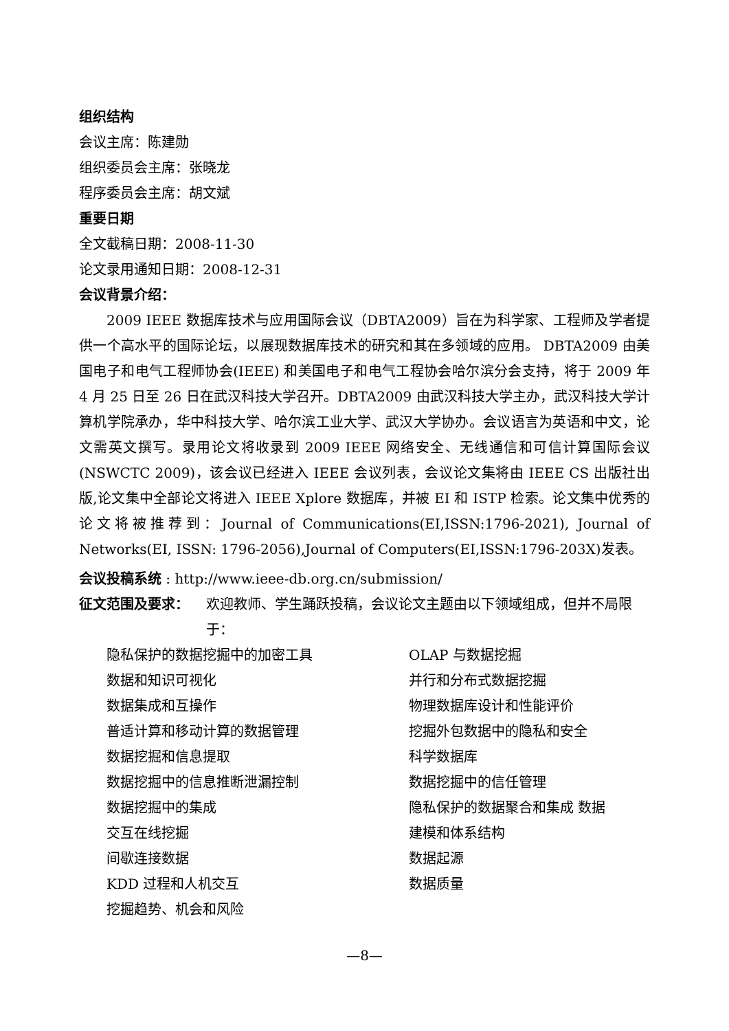组织结构
会议主席：陈建勋
组织委员会主席：张晓龙
程序委员会主席：胡文斌
重要日期
全文截稿日期：2008-11-30
论文录用通知日期：2008-12-31
会议背景介绍：
2009 IEEE 数据库技术与应用国际会议（DBTA2009）旨在为科学家、工程师及学者提供一个高水平的国际论坛，以展现数据库技术的研究和其在多领域的应用。 DBTA2009 由美国电子和电气工程师协会(IEEE) 和美国电子和电气工程协会哈尔滨分会支持，将于 2009 年 4 月 25 日至 26 日在武汉科技大学召开。DBTA2009 由武汉科技大学主办，武汉科技大学计算机学院承办，华中科技大学、哈尔滨工业大学、武汉大学协办。会议语言为英语和中文，论文需英文撰写。录用论文将收录到 2009 IEEE 网络安全、无线通信和可信计算国际会议(NSWCTC 2009)，该会议已经进入 IEEE 会议列表，会议论文集将由 IEEE CS 出版社出版,论文集中全部论文将进入 IEEE Xplore 数据库，并被 EI 和 ISTP 检索。论文集中优秀的论文将被推荐到：Journal of Communications(EI,ISSN:1796-2021), Journal of Networks(EI, ISSN: 1796-2056),Journal of Computers(EI,ISSN:1796-203X)发表。
会议投稿系统 : http://www.ieee-db.org.cn/submission/
征文范围及要求： 欢迎教师、学生踊跃投稿，会议论文主题由以下领域组成，但并不局限于：
隐私保护的数据挖掘中的加密工具
OLAP 与数据挖掘
数据和知识可视化
并行和分布式数据挖掘
数据集成和互操作
物理数据库设计和性能评价
普适计算和移动计算的数据管理
挖掘外包数据中的隐私和安全
数据挖掘和信息提取
科学数据库
数据挖掘中的信息推断泄漏控制
数据挖掘中的信任管理
数据挖掘中的集成
隐私保护的数据聚合和集成 数据
交互在线挖掘
建模和体系结构
间歇连接数据
数据起源
KDD 过程和人机交互
数据质量
挖掘趋势、机会和风险
—8—